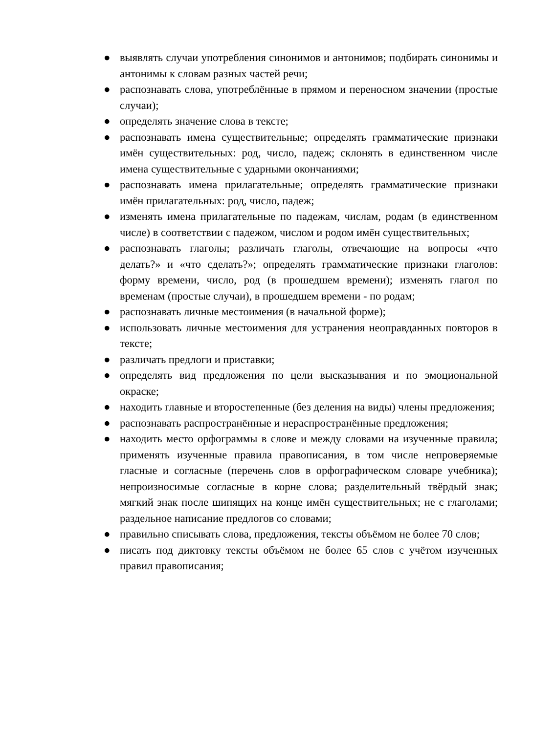● выявлять случаи употребления синонимов и антонимов; подбирать синонимы и антонимы к словам разных частей речи;
● распознавать слова, употреблённые в прямом и переносном значении (простые случаи);
● определять значение слова в тексте;
● распознавать имена существительные; определять грамматические признаки имён существительных: род, число, падеж; склонять в единственном числе имена существительные с ударными окончаниями;
● распознавать имена прилагательные; определять грамматические признаки имён прилагательных: род, число, падеж;
● изменять имена прилагательные по падежам, числам, родам (в единственном числе) в соответствии с падежом, числом и родом имён существительных;
● распознавать глаголы; различать глаголы, отвечающие на вопросы «что делать?» и «что сделать?»; определять грамматические признаки глаголов: форму времени, число, род (в прошедшем времени); изменять глагол по временам (простые случаи), в прошедшем времени - по родам;
● распознавать личные местоимения (в начальной форме);
● использовать личные местоимения для устранения неоправданных повторов в тексте;
● различать предлоги и приставки;
● определять вид предложения по цели высказывания и по эмоциональной окраске;
● находить главные и второстепенные (без деления на виды) члены предложения;
● распознавать распространённые и нераспространённые предложения;
● находить место орфограммы в слове и между словами на изученные правила; применять изученные правила правописания, в том числе непроверяемые гласные и согласные (перечень слов в орфографическом словаре учебника); непроизносимые согласные в корне слова; разделительный твёрдый знак; мягкий знак после шипящих на конце имён существительных; не с глаголами; раздельное написание предлогов со словами;
● правильно списывать слова, предложения, тексты объёмом не более 70 слов;
● писать под диктовку тексты объёмом не более 65 слов с учётом изученных правил правописания;